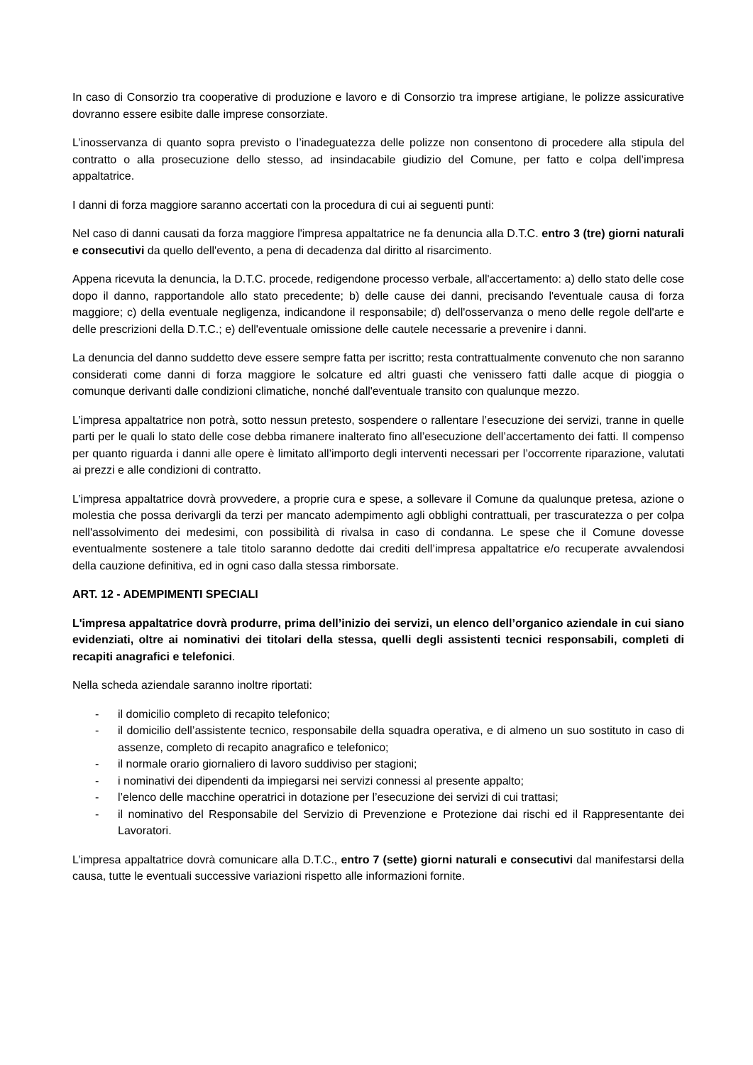In caso di Consorzio tra cooperative di produzione e lavoro e di Consorzio tra imprese artigiane, le polizze assicurative dovranno essere esibite dalle imprese consorziate.
L’inosservanza di quanto sopra previsto o l’inadeguatezza delle polizze non consentono di procedere alla stipula del contratto o alla prosecuzione dello stesso, ad insindacabile giudizio del Comune, per fatto e colpa dell’impresa appaltatrice.
I danni di forza maggiore saranno accertati con la procedura di cui ai seguenti punti:
Nel caso di danni causati da forza maggiore l'impresa appaltatrice ne fa denuncia alla D.T.C. entro 3 (tre) giorni naturali e consecutivi da quello dell'evento, a pena di decadenza dal diritto al risarcimento.
Appena ricevuta la denuncia, la D.T.C. procede, redigendone processo verbale, all'accertamento: a) dello stato delle cose dopo il danno, rapportandole allo stato precedente; b) delle cause dei danni, precisando l'eventuale causa di forza maggiore; c) della eventuale negligenza, indicandone il responsabile; d) dell'osservanza o meno delle regole dell'arte e delle prescrizioni della D.T.C.; e) dell'eventuale omissione delle cautele necessarie a prevenire i danni.
La denuncia del danno suddetto deve essere sempre fatta per iscritto; resta contrattualmente convenuto che non saranno considerati come danni di forza maggiore le solcature ed altri guasti che venissero fatti dalle acque di pioggia o comunque derivanti dalle condizioni climatiche, nonché dall'eventuale transito con qualunque mezzo.
L’impresa appaltatrice non potrà, sotto nessun pretesto, sospendere o rallentare l’esecuzione dei servizi, tranne in quelle parti per le quali lo stato delle cose debba rimanere inalterato fino all’esecuzione dell’accertamento dei fatti. Il compenso per quanto riguarda i danni alle opere è limitato all’importo degli interventi necessari per l’occorrente riparazione, valutati ai prezzi e alle condizioni di contratto.
L’impresa appaltatrice dovrà provvedere, a proprie cura e spese, a sollevare il Comune da qualunque pretesa, azione o molestia che possa derivargli da terzi per mancato adempimento agli obblighi contrattuali, per trascuratezza o per colpa nell'assolvimento dei medesimi, con possibilità di rivalsa in caso di condanna. Le spese che il Comune dovesse eventualmente sostenere a tale titolo saranno dedotte dai crediti dell’impresa appaltatrice e/o recuperate avvalendosi della cauzione definitiva, ed in ogni caso dalla stessa rimborsate.
ART. 12 - ADEMPIMENTI SPECIALI
L'impresa appaltatrice dovrà produrre, prima dell’inizio dei servizi, un elenco dell’organico aziendale in cui siano evidenziati, oltre ai nominativi dei titolari della stessa, quelli degli assistenti tecnici responsabili, completi di recapiti anagrafici e telefonici.
Nella scheda aziendale saranno inoltre riportati:
- il domicilio completo di recapito telefonico;
- il domicilio dell’assistente tecnico, responsabile della squadra operativa, e di almeno un suo sostituto in caso di assenze, completo di recapito anagrafico e telefonico;
- il normale orario giornaliero di lavoro suddiviso per stagioni;
- i nominativi dei dipendenti da impiegarsi nei servizi connessi al presente appalto;
- l’elenco delle macchine operatrici in dotazione per l’esecuzione dei servizi di cui trattasi;
- il nominativo del Responsabile del Servizio di Prevenzione e Protezione dai rischi ed il Rappresentante dei Lavoratori.
L’impresa appaltatrice dovrà comunicare alla D.T.C., entro 7 (sette) giorni naturali e consecutivi dal manifestarsi della causa, tutte le eventuali successive variazioni rispetto alle informazioni fornite.